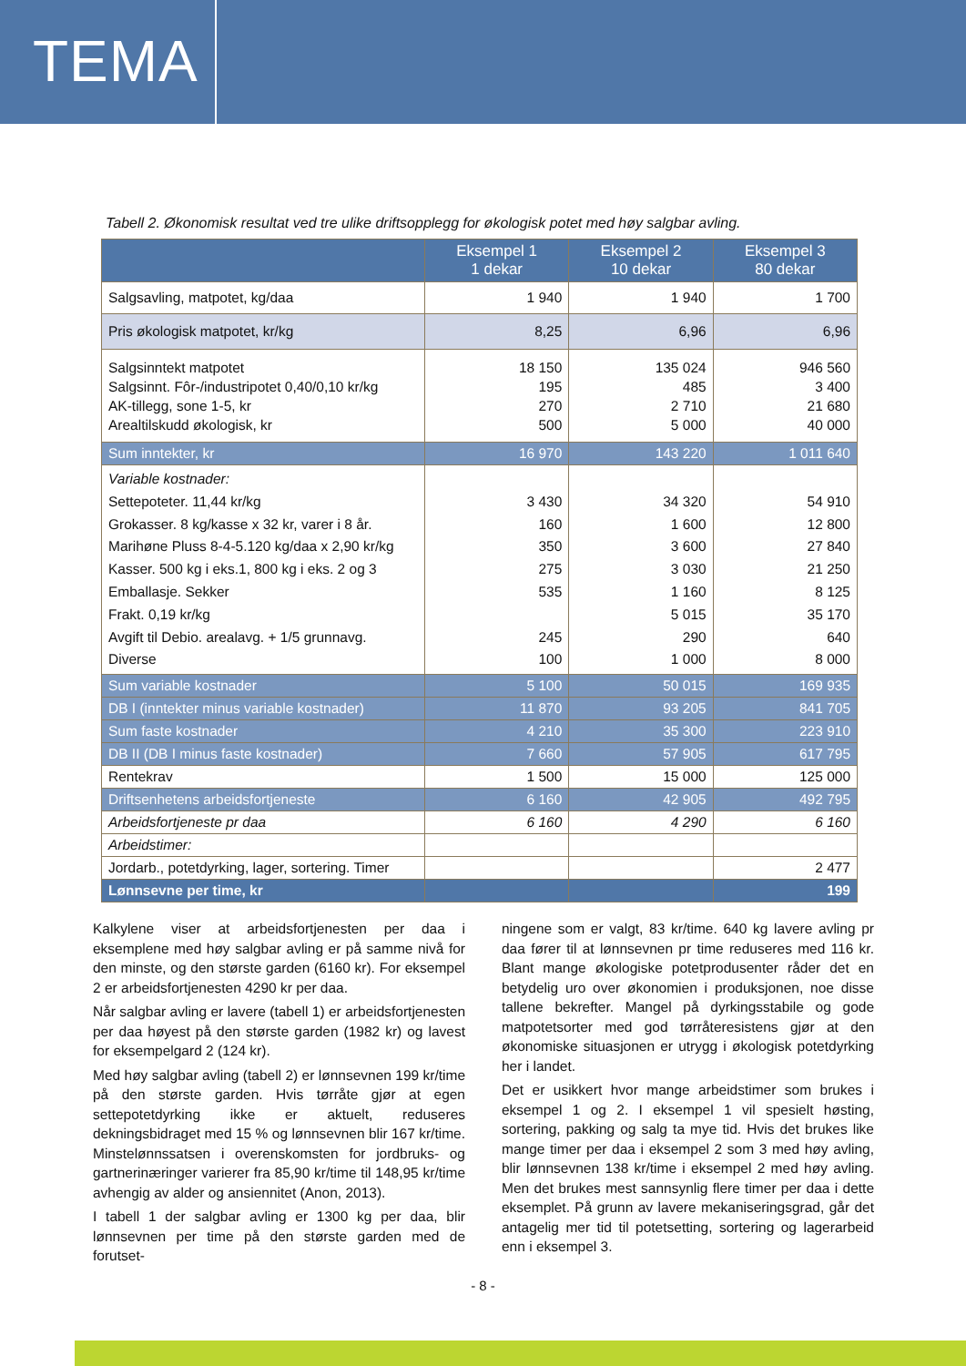TEMA
Tabell 2. Økonomisk resultat ved tre ulike driftsopplegg for økologisk potet med høy salgbar avling.
| | Eksempel 1 1 dekar | Eksempel 2 10 dekar | Eksempel 3 80 dekar |
| --- | --- | --- | --- |
| Salgsavling, matpotet, kg/daa | 1 940 | 1 940 | 1 700 |
| Pris økologisk matpotet, kr/kg | 8,25 | 6,96 | 6,96 |
| Salgsinntekt matpotet Salgsinnt. Fôr-/industripotet 0,40/0,10 kr/kg AK-tillegg, sone 1-5, kr Arealtilskudd økologisk, kr | 18 150 195 270 500 | 135 024 485 2 710 5 000 | 946 560 3 400 21 680 40 000 |
| Sum inntekter, kr | 16 970 | 143 220 | 1 011 640 |
| Variable kostnader: Settepoteter. 11,44 kr/kg Grokasser. 8 kg/kasse x 32 kr, varer i 8 år. Marihøne Pluss 8-4-5.120 kg/daa x 2,90 kr/kg Kasser. 500 kg i eks.1, 800 kg i eks. 2 og 3 Emballasje. Sekker Frakt. 0,19 kr/kg Avgift til Debio. arealavg. + 1/5 grunnavg. Diverse | 3 430 160 350 275 535 245 100 | 34 320 1 600 3 600 3 030 1 160 5 015 290 1 000 | 54 910 12 800 27 840 21 250 8 125 35 170 640 8 000 |
| Sum variable kostnader | 5 100 | 50 015 | 169 935 |
| DB I (inntekter minus variable kostnader) | 11 870 | 93 205 | 841 705 |
| Sum faste kostnader | 4 210 | 35 300 | 223 910 |
| DB II (DB I minus faste kostnader) | 7 660 | 57 905 | 617 795 |
| Rentekrav | 1 500 | 15 000 | 125 000 |
| Driftsenhetens arbeidsfortjeneste | 6 160 | 42 905 | 492 795 |
| Arbeidsfortjeneste pr daa | 6 160 | 4 290 | 6 160 |
| Arbeidstimer: | | | |
| Jordarb., potetdyrking, lager, sortering. Timer | | | 2 477 |
| Lønnsevne per time, kr | | | 199 |
Kalkylene viser at arbeidsfortjenesten per daa i eksemplene med høy salgbar avling er på samme nivå for den minste, og den største garden (6160 kr). For eksempel 2 er arbeidsfortjenesten 4290 kr per daa.
Når salgbar avling er lavere (tabell 1) er arbeidsfortjenesten per daa høyest på den største garden (1982 kr) og lavest for eksempelgard 2 (124 kr).
Med høy salgbar avling (tabell 2) er lønnsevnen 199 kr/time på den største garden. Hvis tørråte gjør at egen settepotetdyrking ikke er aktuelt, reduseres dekningsbidraget med 15 % og lønnsevnen blir 167 kr/time. Minstelønnssatsen i overenskomsten for jordbruks- og gartnerinæringer varierer fra 85,90 kr/time til 148,95 kr/time avhengig av alder og ansiennitet (Anon, 2013).
I tabell 1 der salgbar avling er 1300 kg per daa, blir lønnsevnen per time på den største garden med de forutset-
ningene som er valgt, 83 kr/time. 640 kg lavere avling pr daa fører til at lønnsevnen pr time reduseres med 116 kr. Blant mange økologiske potetprodusenter råder det en betydelig uro over økonomien i produksjonen, noe disse tallene bekrefter. Mangel på dyrkingsstabile og gode matpotetsorter med god tørråteresistens gjør at den økonomiske situasjonen er utrygg i økologisk potetdyrking her i landet.
Det er usikkert hvor mange arbeidstimer som brukes i eksempel 1 og 2. I eksempel 1 vil spesielt høsting, sortering, pakking og salg ta mye tid. Hvis det brukes like mange timer per daa i eksempel 2 som 3 med høy avling, blir lønnsevnen 138 kr/time i eksempel 2 med høy avling. Men det brukes mest sannsynlig flere timer per daa i dette eksemplet. På grunn av lavere mekaniseringsgrad, går det antagelig mer tid til potetsetting, sortering og lagerarbeid enn i eksempel 3.
- 8 -